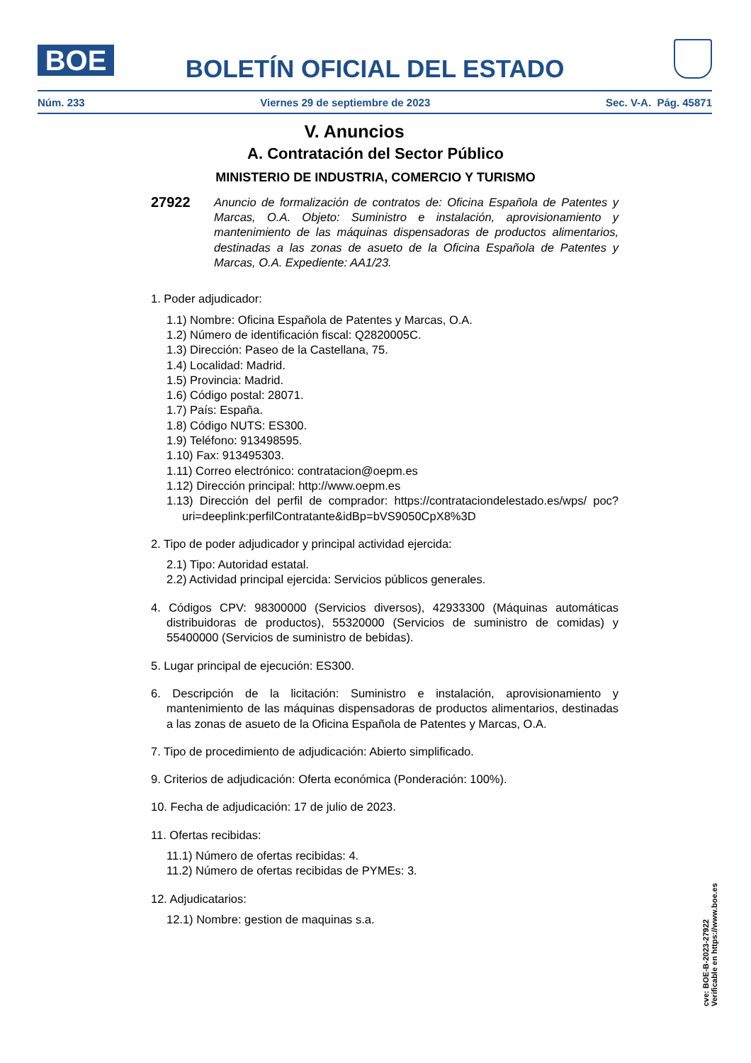BOE
BOLETÍN OFICIAL DEL ESTADO
Núm. 233 Viernes 29 de septiembre de 2023 Sec. V-A. Pág. 45871
V. Anuncios
A. Contratación del Sector Público
MINISTERIO DE INDUSTRIA, COMERCIO Y TURISMO
27922
Anuncio de formalización de contratos de: Oficina Española de Patentes y Marcas, O.A. Objeto: Suministro e instalación, aprovisionamiento y mantenimiento de las máquinas dispensadoras de productos alimentarios, destinadas a las zonas de asueto de la Oficina Española de Patentes y Marcas, O.A. Expediente: AA1/23.
1. Poder adjudicador:
1.1) Nombre: Oficina Española de Patentes y Marcas, O.A.
1.2) Número de identificación fiscal: Q2820005C.
1.3) Dirección: Paseo de la Castellana, 75.
1.4) Localidad: Madrid.
1.5) Provincia: Madrid.
1.6) Código postal: 28071.
1.7) País: España.
1.8) Código NUTS: ES300.
1.9) Teléfono: 913498595.
1.10) Fax: 913495303.
1.11) Correo electrónico: contratacion@oepm.es
1.12) Dirección principal: http://www.oepm.es
1.13) Dirección del perfil de comprador: https://contrataciondelestado.es/wps/ poc?uri=deeplink:perfilContratante&idBp=bVS9050CpX8%3D
2. Tipo de poder adjudicador y principal actividad ejercida:
2.1) Tipo: Autoridad estatal.
2.2) Actividad principal ejercida: Servicios públicos generales.
4. Códigos CPV: 98300000 (Servicios diversos), 42933300 (Máquinas automáticas distribuidoras de productos), 55320000 (Servicios de suministro de comidas) y 55400000 (Servicios de suministro de bebidas).
5. Lugar principal de ejecución: ES300.
6. Descripción de la licitación: Suministro e instalación, aprovisionamiento y mantenimiento de las máquinas dispensadoras de productos alimentarios, destinadas a las zonas de asueto de la Oficina Española de Patentes y Marcas, O.A.
7. Tipo de procedimiento de adjudicación: Abierto simplificado.
9. Criterios de adjudicación: Oferta económica (Ponderación: 100%).
10. Fecha de adjudicación: 17 de julio de 2023.
11. Ofertas recibidas:
11.1) Número de ofertas recibidas: 4.
11.2) Número de ofertas recibidas de PYMEs: 3.
12. Adjudicatarios:
12.1) Nombre: gestion de maquinas s.a.
cve: BOE-B-2023-27922
Verificable en https://www.boe.es